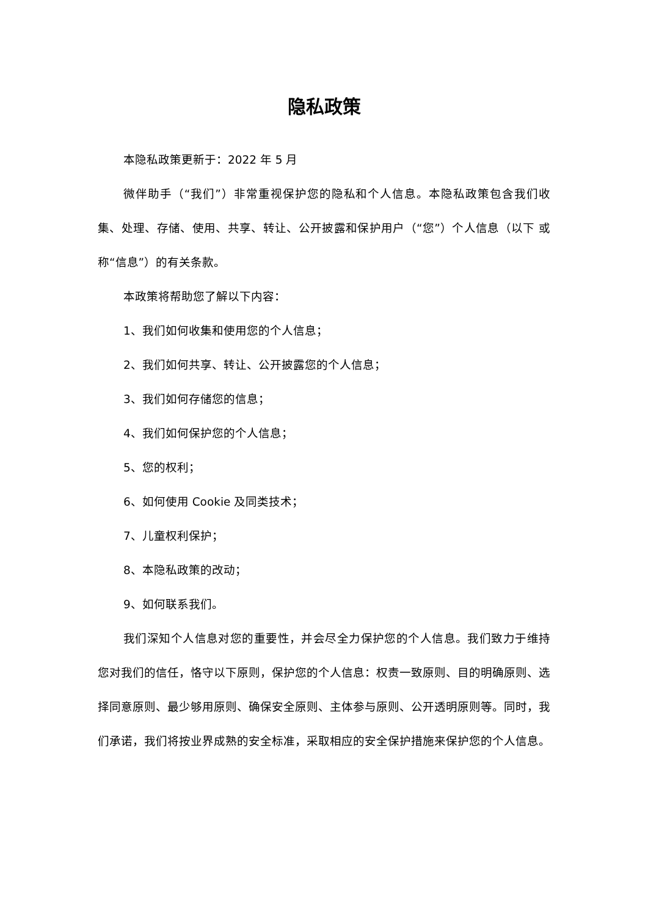隐私政策
本隐私政策更新于：2022 年 5 月
微伴助手（“我们”）非常重视保护您的隐私和个人信息。本隐私政策包含我们收集、处理、存储、使用、共享、转让、公开披露和保护用户（“您”）个人信息（以下 或称“信息”）的有关条款。
本政策将帮助您了解以下内容：
1、我们如何收集和使用您的个人信息；
2、我们如何共享、转让、公开披露您的个人信息；
3、我们如何存储您的信息；
4、我们如何保护您的个人信息；
5、您的权利；
6、如何使用 Cookie 及同类技术；
7、儿童权利保护；
8、本隐私政策的改动；
9、如何联系我们。
我们深知个人信息对您的重要性，并会尽全力保护您的个人信息。我们致力于维持您对我们的信任，恪守以下原则，保护您的个人信息：权责一致原则、目的明确原则、选择同意原则、最少够用原则、确保安全原则、主体参与原则、公开透明原则等。同时，我们承诺，我们将按业界成熟的安全标准，采取相应的安全保护措施来保护您的个人信息。